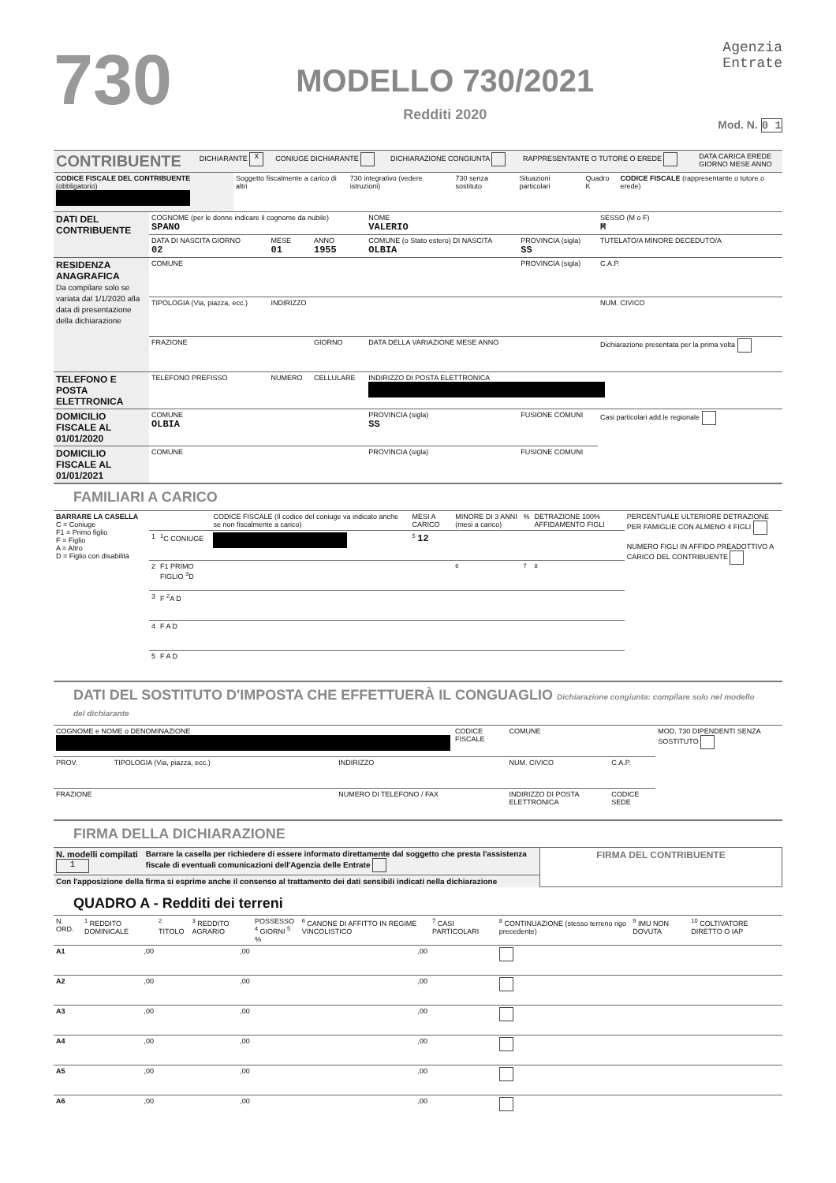730
MODELLO 730/2021
Redditi 2020
Agenzia
Entrate
Mod. N. 0 1
| CONTRIBUENTE | DICHIARANTE X | CONIUGE DICHIARANTE | DICHIARAZIONE CONGIUNTA | RAPPRESENTANTE O TUTORE O EREDE | DATA CARICA EREDE GIORNO MESE ANNO |
| CODICE FISCALE DEL CONTRIBUENTE (obbligatorio) | Soggetto fiscalmente a carico di altri | 730 integrativo (vedere istruzioni) | 730 senza sostituto | Situazioni particolari | Quadro K | CODICE FISCALE (rappresentante o tutore o erede) |
| DATI DEL CONTRIBUENTE | COGNOME (per le donne indicare il cognome da nubile) SPANO | | | NOME VALERIO | | SESSO (M o F) M |
| | DATA DI NASCITA GIORNO 02 | MESE 01 | ANNO 1955 | COMUNE (o Stato estero) DI NASCITA OLBIA | PROVINCIA (sigla) SS | TUTELATO/A MINORE DECEDUTO/A |
| RESIDENZA ANAGRAFICA Da compilare solo se variata dal 1/1/2020 alla data di presentazione della dichiarazione | COMUNE | | | | PROVINCIA (sigla) | C.A.P. |
| | TIPOLOGIA (Via, piazza, ecc.) | INDIRIZZO | | | | NUM. CIVICO |
| | FRAZIONE | | GIORNO | DATA DELLA VARIAZIONE MESE ANNO | | Dichiarazione presentata per la prima volta |
| TELEFONO E POSTA ELETTRONICA | TELEFONO PREFISSO | NUMERO | CELLULARE | INDIRIZZO DI POSTA ELETTRONICA | | |
| DOMICILIO FISCALE AL 01/01/2020 | COMUNE OLBIA | | | PROVINCIA (sigla) SS | FUSIONE COMUNI | Casi particolari add.le regionale |
| DOMICILIO FISCALE AL 01/01/2021 | COMUNE | | | PROVINCIA (sigla) | FUSIONE COMUNI | |
FAMILIARI A CARICO
| BARRARE LA CASELLA C = Coniuge F1 = Primo figlio F = Figlio A = Altro D = Figlio con disabilità | | | CODICE FISCALE (Il codice del coniuge va indicato anche se non fiscalmente a carico) | MESI A CARICO | MINORE DI 3 ANNI (mesi a carico) | % | DETRAZIONE 100% AFFIDAMENTO FIGLI | PERCENTUALE ULTERIORE DETRAZIONE PER FAMIGLIE CON ALMENO 4 FIGLI NUMERO FIGLI IN AFFIDO PREADOTTIVO A CARICO DEL CONTRIBUENTE |
| --- | --- | --- | --- | --- | --- | --- | --- | --- |
| | 1 | <sup>1</sup> C CONIUGE | | <sup>5</sup> 12 | | | | |
| | 2 | F1 PRIMO FIGLIO <sup>3</sup>D | | | <sup>6</sup> | <sup>7</sup> | <sup>8</sup> | |
| | 3 | F <sup>2</sup>A D | | | | | | |
| | 4 | F A D | | | | | | |
| | 5 | F A D | | | | | | |
DATI DEL SOSTITUTO D'IMPOSTA CHE EFFETTUERÀ IL CONGUAGLIO Dichiarazione congiunta: compilare solo nel modello del dichiarante
| COGNOME e NOME o DENOMINAZIONE | | | CODICE FISCALE | | COMUNE | | MOD. 730 DIPENDENTI SENZA SOSTITUTO |
| PROV. | TIPOLOGIA (Via, piazza, ecc.) | INDIRIZZO | | | NUM. CIVICO | C.A.P. | |
| FRAZIONE | | NUMERO DI TELEFONO / FAX | | INDIRIZZO DI POSTA ELETTRONICA | | CODICE SEDE | |
FIRMA DELLA DICHIARAZIONE
| N. modelli compilati 1 | Barrare la casella per richiedere di essere informato direttamente dal soggetto che presta l'assistenza fiscale di eventuali comunicazioni dell'Agenzia delle Entrate | FIRMA DEL CONTRIBUENTE |
| Con l'apposizione della firma si esprime anche il consenso al trattamento dei dati sensibili indicati nella dichiarazione | | |
QUADRO A - Redditi dei terreni
| N. ORD. | <sup>1</sup> REDDITO DOMINICALE | <sup>2</sup> TITOLO | <sup>3</sup> REDDITO AGRARIO | POSSESSO <sup>4</sup> GIORNI <sup>5</sup> % | | <sup>6</sup> CANONE DI AFFITTO IN REGIME VINCOLISTICO | <sup>7</sup> CASI PARTICOLARI | <sup>8</sup> CONTINUAZIONE (stesso terreno rigo precedente) | <sup>9</sup> IMU NON DOVUTA | <sup>10</sup> COLTIVATORE DIRETTO O IAP |
| --- | --- | --- | --- | --- | --- | --- | --- | --- | --- | --- |
| A1 | ,00 | | ,00 | | | ,00 | | | | |
| A2 | ,00 | | ,00 | | | ,00 | | | | |
| A3 | ,00 | | ,00 | | | ,00 | | | | |
| A4 | ,00 | | ,00 | | | ,00 | | | | |
| A5 | ,00 | | ,00 | | | ,00 | | | | |
| A6 | ,00 | | ,00 | | | ,00 | | | | |